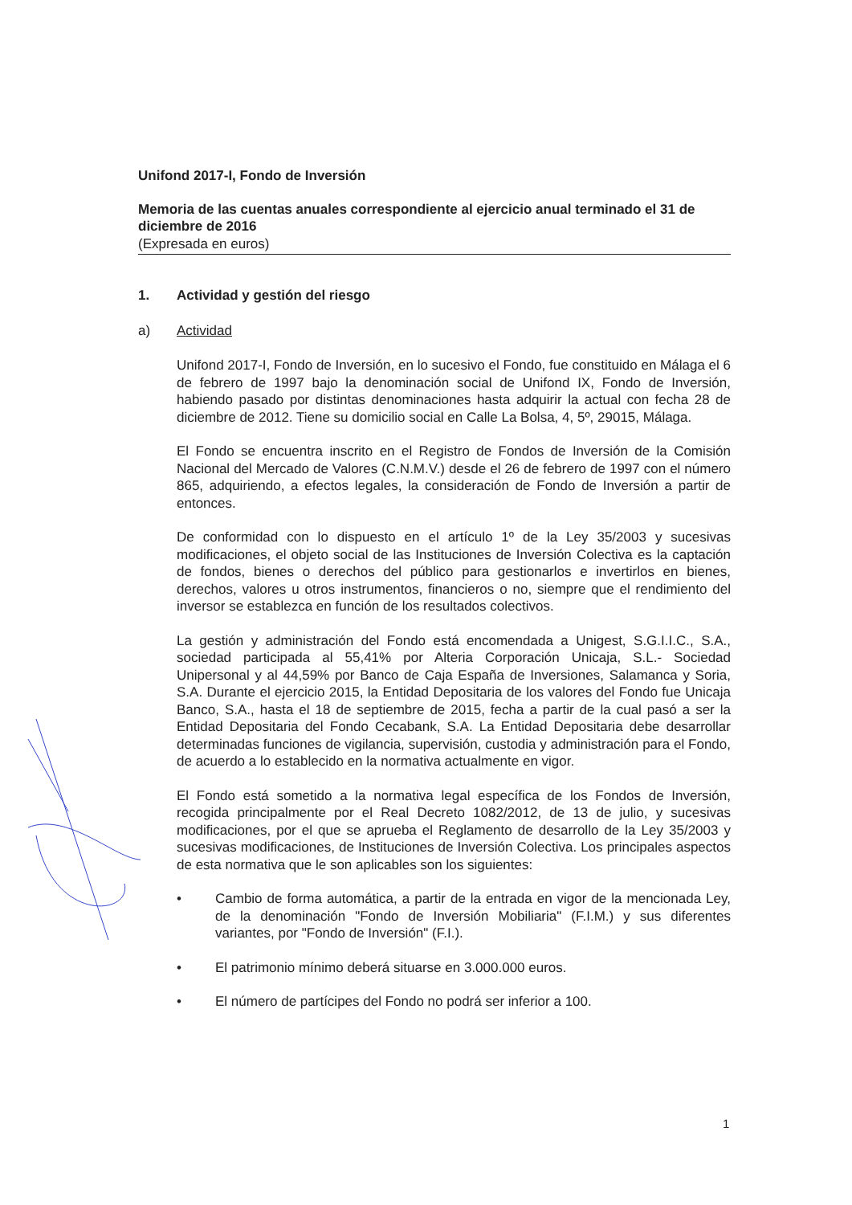Unifond 2017-I, Fondo de Inversión
Memoria de las cuentas anuales correspondiente al ejercicio anual terminado el 31 de diciembre de 2016
(Expresada en euros)
1. Actividad y gestión del riesgo
a) Actividad
Unifond 2017-I, Fondo de Inversión, en lo sucesivo el Fondo, fue constituido en Málaga el 6 de febrero de 1997 bajo la denominación social de Unifond IX, Fondo de Inversión, habiendo pasado por distintas denominaciones hasta adquirir la actual con fecha 28 de diciembre de 2012. Tiene su domicilio social en Calle La Bolsa, 4, 5º, 29015, Málaga.
El Fondo se encuentra inscrito en el Registro de Fondos de Inversión de la Comisión Nacional del Mercado de Valores (C.N.M.V.) desde el 26 de febrero de 1997 con el número 865, adquiriendo, a efectos legales, la consideración de Fondo de Inversión a partir de entonces.
De conformidad con lo dispuesto en el artículo 1º de la Ley 35/2003 y sucesivas modificaciones, el objeto social de las Instituciones de Inversión Colectiva es la captación de fondos, bienes o derechos del público para gestionarlos e invertirlos en bienes, derechos, valores u otros instrumentos, financieros o no, siempre que el rendimiento del inversor se establezca en función de los resultados colectivos.
La gestión y administración del Fondo está encomendada a Unigest, S.G.I.I.C., S.A., sociedad participada al 55,41% por Alteria Corporación Unicaja, S.L.- Sociedad Unipersonal y al 44,59% por Banco de Caja España de Inversiones, Salamanca y Soria, S.A. Durante el ejercicio 2015, la Entidad Depositaria de los valores del Fondo fue Unicaja Banco, S.A., hasta el 18 de septiembre de 2015, fecha a partir de la cual pasó a ser la Entidad Depositaria del Fondo Cecabank, S.A. La Entidad Depositaria debe desarrollar determinadas funciones de vigilancia, supervisión, custodia y administración para el Fondo, de acuerdo a lo establecido en la normativa actualmente en vigor.
El Fondo está sometido a la normativa legal específica de los Fondos de Inversión, recogida principalmente por el Real Decreto 1082/2012, de 13 de julio, y sucesivas modificaciones, por el que se aprueba el Reglamento de desarrollo de la Ley 35/2003 y sucesivas modificaciones, de Instituciones de Inversión Colectiva. Los principales aspectos de esta normativa que le son aplicables son los siguientes:
• Cambio de forma automática, a partir de la entrada en vigor de la mencionada Ley, de la denominación "Fondo de Inversión Mobiliaria" (F.I.M.) y sus diferentes variantes, por "Fondo de Inversión" (F.I.).
• El patrimonio mínimo deberá situarse en 3.000.000 euros.
• El número de partícipes del Fondo no podrá ser inferior a 100.
1